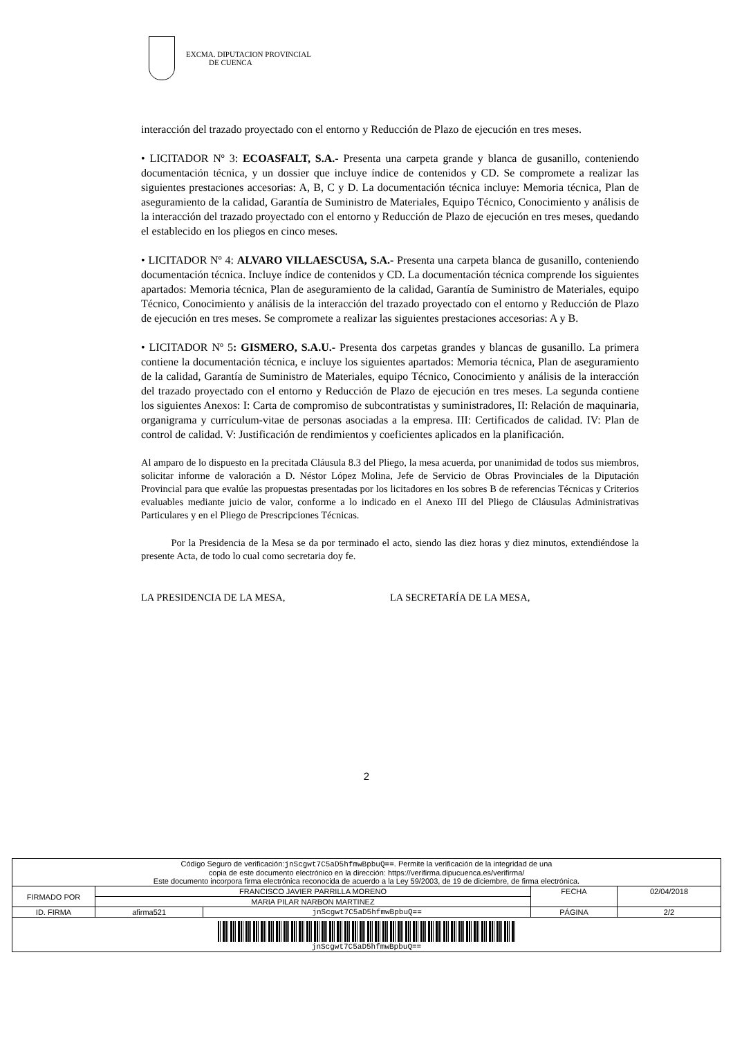EXCMA. DIPUTACION PROVINCIAL
DE CUENCA
interacción del trazado proyectado con el entorno y Reducción de Plazo de ejecución en tres meses.
• LICITADOR Nº 3: ECOASFALT, S.A.- Presenta una carpeta grande y blanca de gusanillo, conteniendo documentación técnica, y un dossier que incluye índice de contenidos y CD. Se compromete a realizar las siguientes prestaciones accesorias: A, B, C y D. La documentación técnica incluye: Memoria técnica, Plan de aseguramiento de la calidad, Garantía de Suministro de Materiales, Equipo Técnico, Conocimiento y análisis de la interacción del trazado proyectado con el entorno y Reducción de Plazo de ejecución en tres meses, quedando el establecido en los pliegos en cinco meses.
• LICITADOR Nº 4: ALVARO VILLAESCUSA, S.A.- Presenta una carpeta blanca de gusanillo, conteniendo documentación técnica. Incluye índice de contenidos y CD. La documentación técnica comprende los siguientes apartados: Memoria técnica, Plan de aseguramiento de la calidad, Garantía de Suministro de Materiales, equipo Técnico, Conocimiento y análisis de la interacción del trazado proyectado con el entorno y Reducción de Plazo de ejecución en tres meses. Se compromete a realizar las siguientes prestaciones accesorias: A y B.
• LICITADOR Nº 5: GISMERO, S.A.U.- Presenta dos carpetas grandes y blancas de gusanillo. La primera contiene la documentación técnica, e incluye los siguientes apartados: Memoria técnica, Plan de aseguramiento de la calidad, Garantía de Suministro de Materiales, equipo Técnico, Conocimiento y análisis de la interacción del trazado proyectado con el entorno y Reducción de Plazo de ejecución en tres meses. La segunda contiene los siguientes Anexos: I: Carta de compromiso de subcontratistas y suministradores, II: Relación de maquinaria, organigrama y currículum-vitae de personas asociadas a la empresa. III: Certificados de calidad. IV: Plan de control de calidad. V: Justificación de rendimientos y coeficientes aplicados en la planificación.
Al amparo de lo dispuesto en la precitada Cláusula 8.3 del Pliego, la mesa acuerda, por unanimidad de todos sus miembros, solicitar informe de valoración a D. Néstor López Molina, Jefe de Servicio de Obras Provinciales de la Diputación Provincial para que evalúe las propuestas presentadas por los licitadores en los sobres B de referencias Técnicas y Criterios evaluables mediante juicio de valor, conforme a lo indicado en el Anexo III del Pliego de Cláusulas Administrativas Particulares y en el Pliego de Prescripciones Técnicas.
Por la Presidencia de la Mesa se da por terminado el acto, siendo las diez horas y diez minutos, extendiéndose la presente Acta, de todo lo cual como secretaria doy fe.
LA PRESIDENCIA DE LA MESA, LA SECRETARÍA DE LA MESA,
2
| Código Seguro de verificación: jnScgwt7C5aD5hfmwBpbuQ== . Permite la verificación de la integridad de una copia de este documento electrónico en la dirección: https://verifirma.dipucuenca.es/verifirma/ Este documento incorpora firma electrónica reconocida de acuerdo a la Ley 59/2003, de 19 de diciembre, de firma electrónica. | | | | |
| FIRMADO POR | FRANCISCO JAVIER PARRILLA MORENO | | FECHA | 02/04/2018 |
| | MARIA PILAR NARBON MARTINEZ | | | |
| ID. FIRMA | afirma521 | jnScgwt7C5aD5hfmwBpbuQ== | PÁGINA | 2/2 |
| jnScgwt7C5aD5hfmwBpbuQ== | | | | |